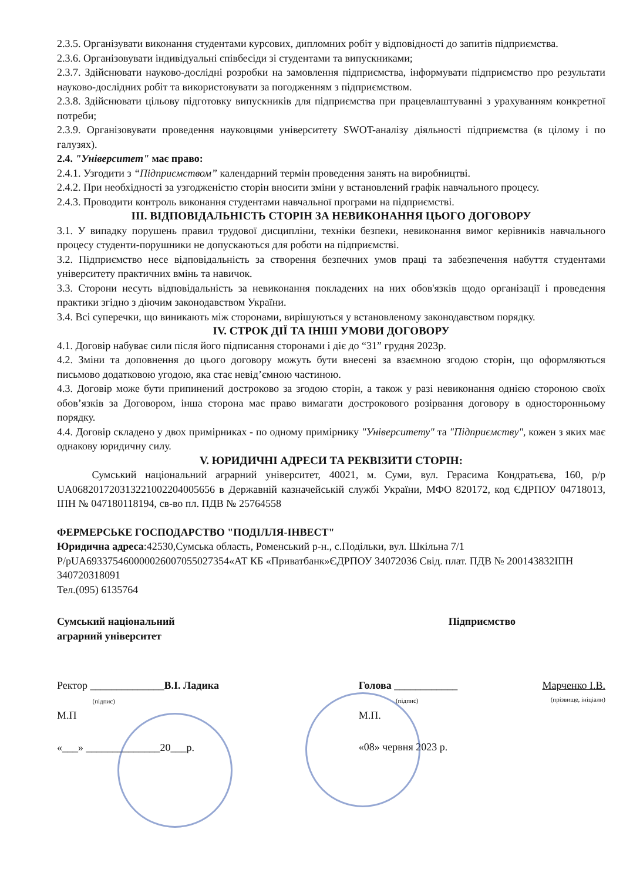2.3.5. Організувати виконання студентами курсових, дипломних робіт у відповідності до запитів підприємства.
2.3.6. Організовувати індивідуальні співбесіди зі студентами та випускниками;
2.3.7. Здійснювати науково-дослідні розробки на замовлення підприємства, інформувати підприємство про результати науково-дослідних робіт та використовувати за погодженням з підприємством.
2.3.8. Здійснювати цільову підготовку випускників для підприємства при працевлаштуванні з урахуванням конкретної потреби;
2.3.9. Організовувати проведення науковцями університету SWOT-аналізу діяльності підприємства (в цілому і по галузях).
2.4. "Університет" має право:
2.4.1. Узгодити з “Підприємством” календарний термін проведення занять на виробництві.
2.4.2. При необхідності за узгодженістю сторін вносити зміни у встановлений графік навчального процесу.
2.4.3. Проводити контроль виконання студентами навчальної програми на підприємстві.
III. ВІДПОВІДАЛЬНІСТЬ СТОРІН ЗА НЕВИКОНАННЯ ЦЬОГО ДОГОВОРУ
3.1. У випадку порушень правил трудової дисципліни, техніки безпеки, невиконання вимог керівників навчального процесу студенти-порушники не допускаються для роботи на підприємстві.
3.2. Підприємство несе відповідальність за створення безпечних умов праці та забезпечення набуття студентами університету практичних вмінь та навичок.
3.3. Сторони несуть відповідальність за невиконання покладених на них обов'язків щодо організації і проведення практики згідно з діючим законодавством України.
3.4. Всі суперечки, що виникають між сторонами, вирішуються у встановленому законодавством порядку.
IV. СТРОК ДІЇ ТА ІНШІ УМОВИ ДОГОВОРУ
4.1. Договір набуває сили після його підписання сторонами і діє до “31” грудня 2023р.
4.2. Зміни та доповнення до цього договору можуть бути внесені за взаємною згодою сторін, що оформляються письмово додатковою угодою, яка стає невід’ємною частиною.
4.3. Договір може бути припинений достроково за згодою сторін, а також у разі невиконання однією стороною своїх обов’язків за Договором, інша сторона має право вимагати дострокового розірвання договору в односторонньому порядку.
4.4. Договір складено у двох примірниках - по одному примірнику "Університету" та "Підприємству", кожен з яких має однакову юридичну силу.
V. ЮРИДИЧНІ АДРЕСИ ТА РЕКВІЗИТИ СТОРІН:
Сумський національний аграрний університет, 40021, м. Суми, вул. Герасима Кондратьєва, 160, р/р UA068201720313221002204005656 в Державній казначейській службі України, МФО 820172, код ЄДРПОУ 04718013, ІПН № 047180118194, св-во пл. ПДВ № 25764558
ФЕРМЕРСЬКЕ ГОСПОДАРСТВО "ПОДІЛЛЯ-ІНВЕСТ"
Юридична адреса:42530,Сумська область, Роменський р-н., с.Подільки, вул. Шкільна 7/1
Р/рUA693375460000026007055027354«АТ КБ «Приватбанк»ЄДРПОУ 34072036 Свід. плат. ПДВ № 200143832ІПН 340720318091
Тел.(095) 6135764
Сумський національний
аграрний університет
Ректор ______________В.І. Ладика
(підпис)
М.П
«___» ______________20___р.
Підприємство
Голова ____________ Марченко І.В.
(підпис) (прізвище, ініціали)
М.П.
«08» червня 2023 р.